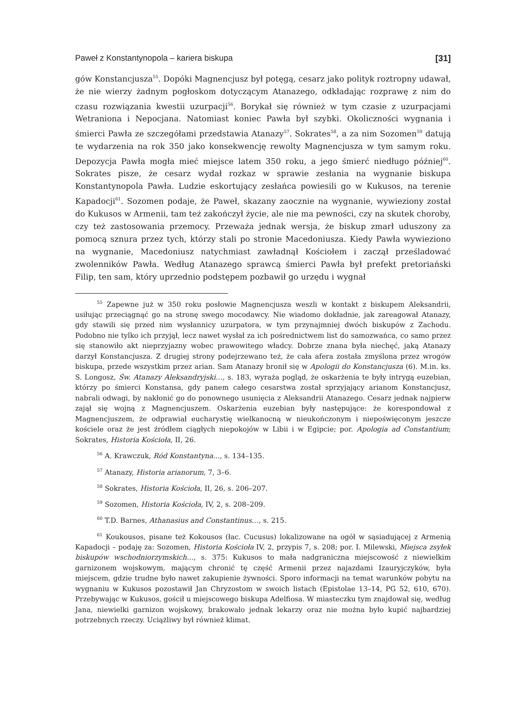Paweł z Konstantynopola – kariera biskupa [31]
gów Konstancjusza<sup>55</sup>. Dopóki Magnencjusz był potęgą, cesarz jako polityk roztropny udawał, że nie wierzy żadnym pogłoskom dotyczącym Atanazego, odkładając rozprawę z nim do czasu rozwiązania kwestii uzurpacji<sup>56</sup>. Borykał się również w tym czasie z uzurpacjami Wetraniona i Nepocjana. Natomiast koniec Pawła był szybki. Okoliczności wygnania i śmierci Pawła ze szczegółami przedstawia Atanazy<sup>57</sup>. Sokrates<sup>58</sup>, a za nim Sozomen<sup>59</sup> datują te wydarzenia na rok 350 jako konsekwencję rewolty Magnencjusza w tym samym roku. Depozycja Pawła mogła mieć miejsce latem 350 roku, a jego śmierć niedługo później<sup>60</sup>. Sokrates pisze, że cesarz wydał rozkaz w sprawie zesłania na wygnanie biskupa Konstantynopola Pawła. Ludzie eskortujący zesłańca powiesili go w Kukusos, na terenie Kapadocji<sup>61</sup>. Sozomen podaje, że Paweł, skazany zaocznie na wygnanie, wywieziony został do Kukusos w Armenii, tam też zakończył życie, ale nie ma pewności, czy na skutek choroby, czy też zastosowania przemocy. Przeważa jednak wersja, że biskup zmarł uduszony za pomocą sznura przez tych, którzy stali po stronie Macedoniusza. Kiedy Pawła wywieziono na wygnanie, Macedoniusz natychmiast zawładnął Kościołem i zaczął prześladować zwolenników Pawła. Według Atanazego sprawcą śmierci Pawła był prefekt pretoriański Filip, ten sam, który uprzednio podstępem pozbawił go urzędu i wygnał
<sup>55</sup> Zapewne już w 350 roku posłowie Magnencjusza weszli w kontakt z biskupem Aleksandrii, usiłując przeciągnąć go na stronę swego mocodawcy. Nie wiadomo dokładnie, jak zareagował Atanazy, gdy stawili się przed nim wysłannicy uzurpatora, w tym przynajmniej dwóch biskupów z Zachodu. Podobno nie tylko ich przyjął, lecz nawet wysłał za ich pośrednictwem list do samozwańca, co samo przez się stanowiło akt nieprzyjazny wobec prawowitego władcy. Dobrze znana była niechęć, jaką Atanazy darzył Konstancjusza. Z drugiej strony podejrzewano też, że cała afera została zmyślona przez wrogów biskupa, przede wszystkim przez arian. Sam Atanazy bronił się w Apologii do Konstancjusza (6). M.in. ks. S. Longosz, Św. Atanazy Aleksandryjski…, s. 183, wyraża pogląd, że oskarżenia te były intrygą euzebian, którzy po śmierci Konstansa, gdy panem całego cesarstwa został sprzyjający arianom Konstancjusz, nabrali odwagi, by nakłonić go do ponownego usunięcia z Aleksandrii Atanazego. Cesarz jednak najpierw zajął się wojną z Magnencjuszem. Oskarżenia euzebian były następujące: że korespondował z Magnencjuszem, że odprawiał eucharystię wielkanocną w nieukończonym i niepoświęconym jeszcze kościele oraz że jest źródłem ciągłych niepokojów w Libii i w Egipcie; por. Apologia ad Constantium; Sokrates, Historia Kościoła, II, 26.
<sup>56</sup> A. Krawczuk, Ród Konstantyna..., s. 134–135.
<sup>57</sup> Atanazy, Historia arianorum, 7, 3–6.
<sup>58</sup> Sokrates, Historia Kościoła, II, 26, s. 206–207.
<sup>59</sup> Sozomen, Historia Kościoła, IV, 2, s. 208–209.
<sup>60</sup> T.D. Barnes, Athanasius and Constantinus…, s. 215.
<sup>61</sup> Koukousos, pisane też Kokousos (łac. Cucusus) lokalizowane na ogół w sąsiadującej z Armenią Kapadocji – podaję za: Sozomen, Historia Kościoła IV, 2, przypis 7, s. 208; por. I. Milewski, Miejsca zsyłek biskupów wschodniorzymskich…, s. 375: Kukusos to mała nadgraniczna miejscowość z niewielkim garnizonem wojskowym, mającym chronić tę część Armenii przez najazdami Izauryjczyków, była miejscem, gdzie trudne było nawet zakupienie żywności. Sporo informacji na temat warunków pobytu na wygnaniu w Kukusos pozostawił Jan Chryzostom w swoich listach (Epistolae 13–14, PG 52, 610, 670). Przebywając w Kukusos, gościł u miejscowego biskupa Adelfiosa. W miasteczku tym znajdował się, według Jana, niewielki garnizon wojskowy, brakowało jednak lekarzy oraz nie można było kupić najbardziej potrzebnych rzeczy. Uciążliwy był również klimat.